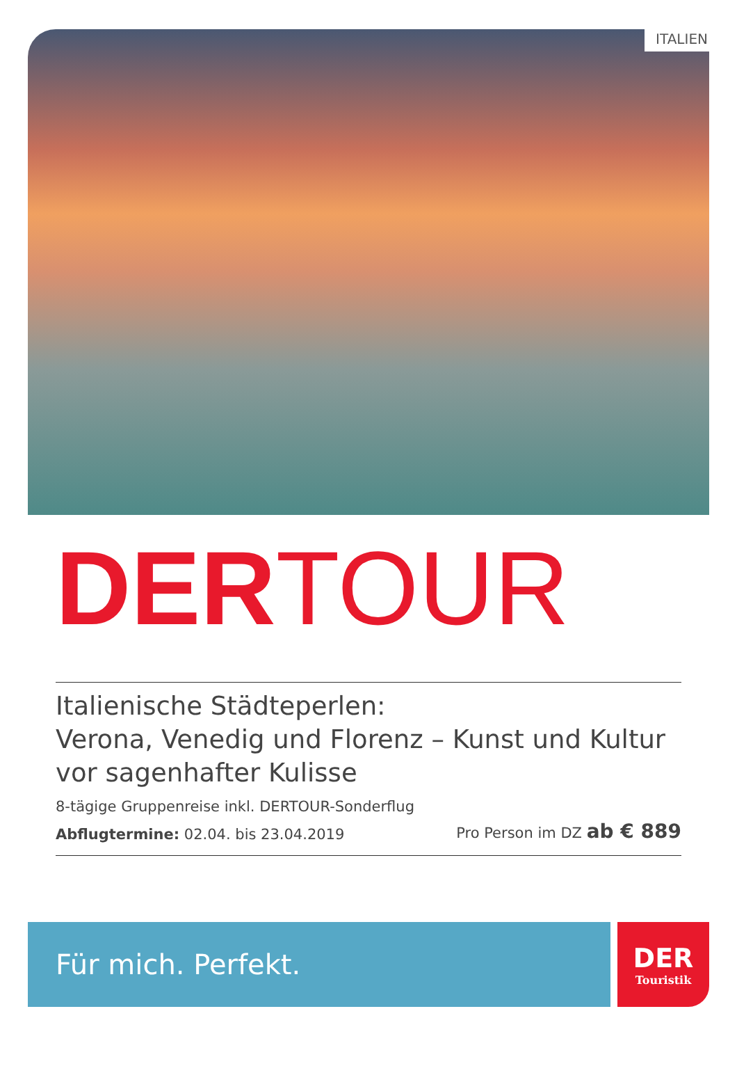ITALIEN
DERTOUR
Italienische Städteperlen:
Verona, Venedig und Florenz – Kunst und Kultur vor sagenhafter Kulisse
8-tägige Gruppenreise inkl. DERTOUR-Sonderflug
Abflugtermine: 02.04. bis 23.04.2019
Pro Person im DZ ab € 889
Für mich. Perfekt. DER
Touristik